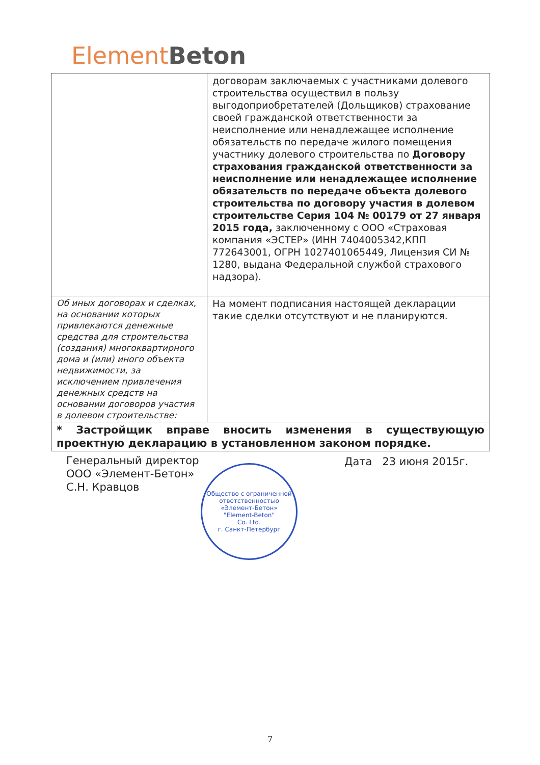Element Beton
| | договорам заключаемых с участниками долевого строительства осуществил в пользу выгодоприобретателей (Дольщиков) страхование своей гражданской ответственности за неисполнение или ненадлежащее исполнение обязательств по передаче жилого помещения участнику долевого строительства по Договору страхования гражданской ответственности за неисполнение или ненадлежащее исполнение обязательств по передаче объекта долевого строительства по договору участия в долевом строительстве Серия 104 № 00179 от 27 января 2015 года, заключенному с ООО «Страховая компания «ЭСТЕР» (ИНН 7404005342,КПП 772643001, ОГРН 1027401065449, Лицензия СИ № 1280, выдана Федеральной службой страхового надзора). |
| Об иных договорах и сделках, на основании которых привлекаются денежные средства для строительства (создания) многоквартирного дома и (или) иного объекта недвижимости, за исключением привлечения денежных средств на основании договоров участия в долевом строительстве: | На момент подписания настоящей декларации такие сделки отсутствуют и не планируются. |
| * Застройщик вправе вносить изменения в существующую проектную декларацию в установленном законом порядке. | |
Генеральный директор
ООО «Элемент-Бетон»
С.Н. Кравцов
Дата 23 июня 2015г.
Общество с ограниченной ответственностью
«Элемент-Бетон»
"Element-Beton"
Co. Ltd.
г. Санкт-Петербург
7